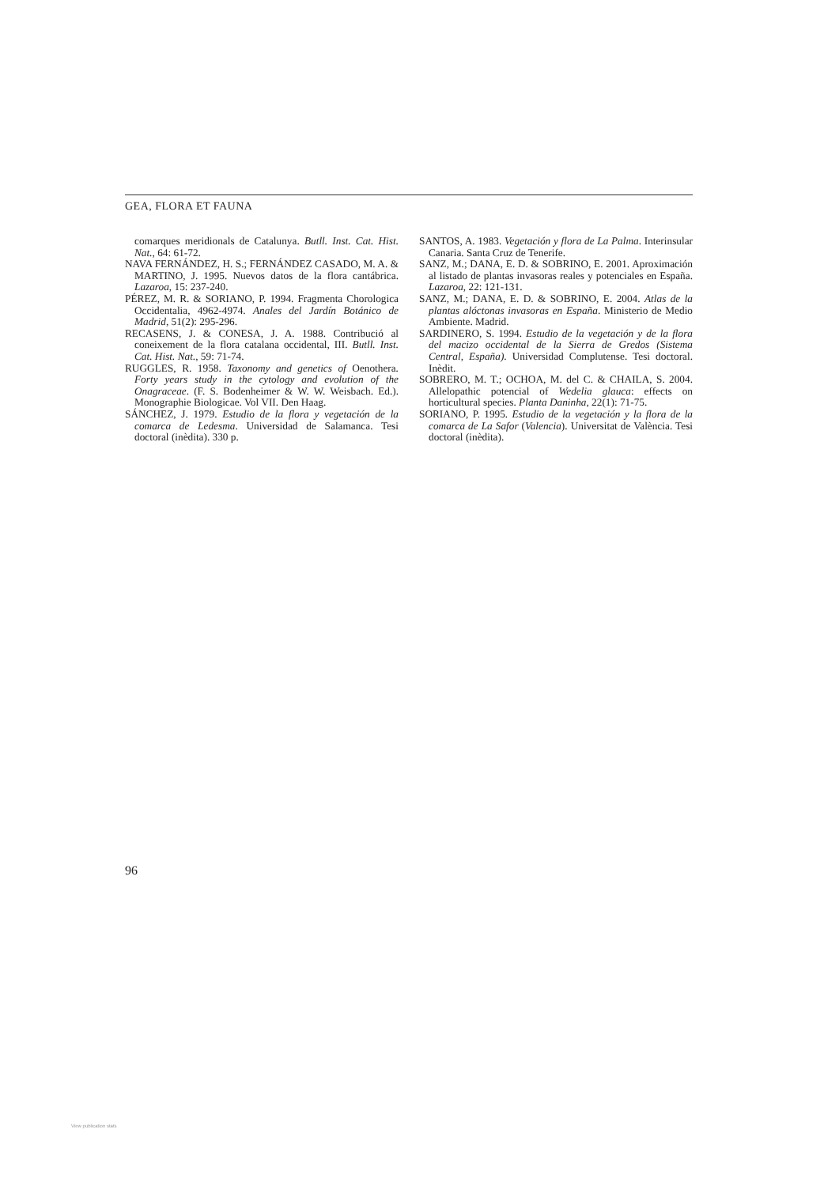GEA, FLORA ET FAUNA
comarques meridionals de Catalunya. Butll. Inst. Cat. Hist. Nat., 64: 61-72.
NAVA FERNÁNDEZ, H. S.; FERNÁNDEZ CASADO, M. A. & MARTINO, J. 1995. Nuevos datos de la flora cantábrica. Lazaroa, 15: 237-240.
PÉREZ, M. R. & SORIANO, P. 1994. Fragmenta Chorologica Occidentalia, 4962-4974. Anales del Jardín Botánico de Madrid, 51(2): 295-296.
RECASENS, J. & CONESA, J. A. 1988. Contribució al coneixement de la flora catalana occidental, III. Butll. Inst. Cat. Hist. Nat., 59: 71-74.
RUGGLES, R. 1958. Taxonomy and genetics of Oenothera. Forty years study in the cytology and evolution of the Onagraceae. (F. S. Bodenheimer & W. W. Weisbach. Ed.). Monographie Biologicae. Vol VII. Den Haag.
SÁNCHEZ, J. 1979. Estudio de la flora y vegetación de la comarca de Ledesma. Universidad de Salamanca. Tesi doctoral (inèdita). 330 p.
SANTOS, A. 1983. Vegetación y flora de La Palma. Interinsular Canaria. Santa Cruz de Tenerife.
SANZ, M.; DANA, E. D. & SOBRINO, E. 2001. Aproximación al listado de plantas invasoras reales y potenciales en España. Lazaroa, 22: 121-131.
SANZ, M.; DANA, E. D. & SOBRINO, E. 2004. Atlas de la plantas alóctonas invasoras en España. Ministerio de Medio Ambiente. Madrid.
SARDINERO, S. 1994. Estudio de la vegetación y de la flora del macizo occidental de la Sierra de Gredos (Sistema Central, España). Universidad Complutense. Tesi doctoral. Inèdit.
SOBRERO, M. T.; OCHOA, M. del C. & CHAILA, S. 2004. Allelopathic potencial of Wedelia glauca: effects on horticultural species. Planta Daninha, 22(1): 71-75.
SORIANO, P. 1995. Estudio de la vegetación y la flora de la comarca de La Safor (Valencia). Universitat de València. Tesi doctoral (inèdita).
96
View publication stats